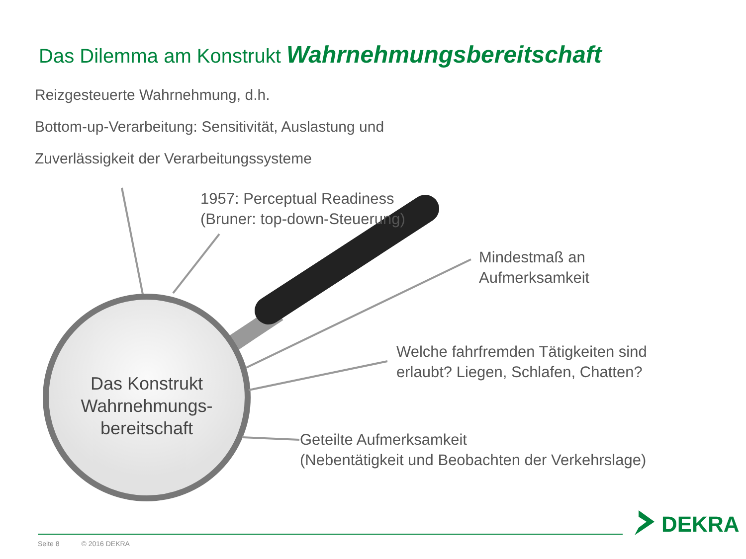Das Dilemma am Konstrukt Wahrnehmungsbereitschaft
Reizgesteuerte Wahrnehmung, d.h.
Bottom-up-Verarbeitung: Sensitivität, Auslastung und
Zuverlässigkeit der Verarbeitungssysteme
1957: Perceptual Readiness
(Bruner: top-down-Steuerung)
Mindestmaß an
Aufmerksamkeit
Das Konstrukt
Wahrnehmungs-
bereitschaft
Welche fahrfremden Tätigkeiten sind
erlaubt? Liegen, Schlafen, Chatten?
Geteilte Aufmerksamkeit
(Nebentätigkeit und Beobachten der Verkehrslage)
DEKRA
Seite 8 © 2016 DEKRA